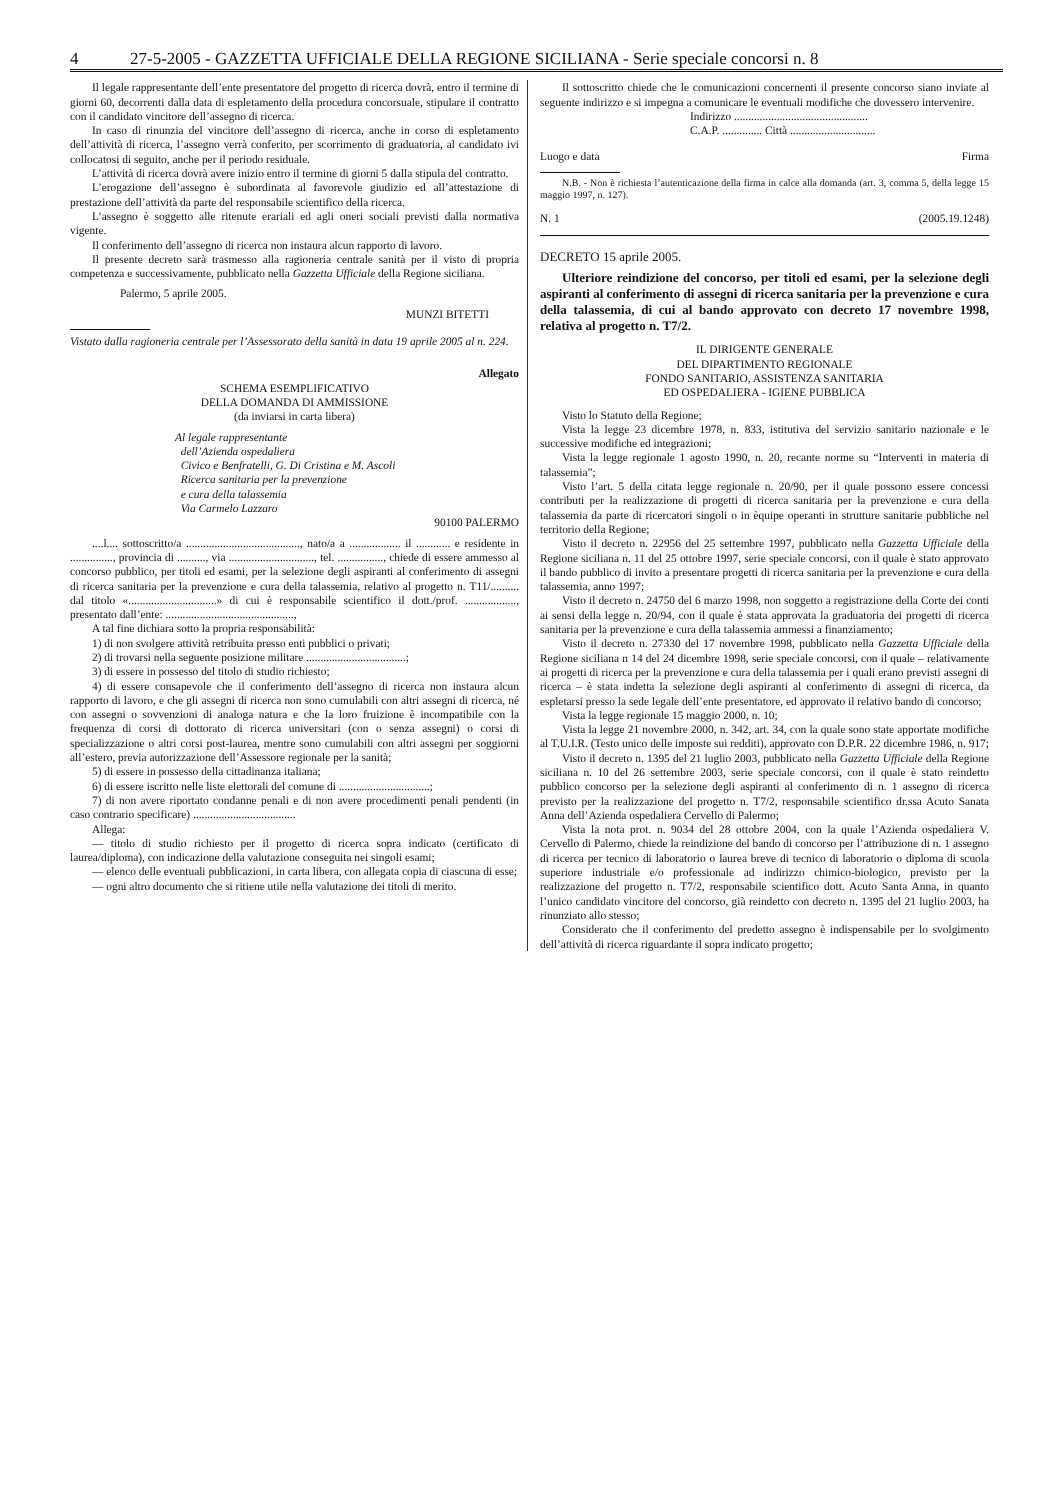4 27-5-2005 - GAZZETTA UFFICIALE DELLA REGIONE SICILIANA - Serie speciale concorsi n. 8
Il legale rappresentante dell’ente presentatore del progetto di ricerca dovrà, entro il termine di giorni 60, decorrenti dalla data di espletamento della procedura concorsuale, stipulare il contratto con il candidato vincitore dell’assegno di ricerca.
In caso di rinunzia del vincitore dell’assegno di ricerca, anche in corso di espletamento dell’attività di ricerca, l’assegno verrà conferito, per scorrimento di graduatoria, al candidato ivi collocatosi di seguito, anche per il periodo residuale.
L’attività di ricerca dovrà avere inizio entro il termine di giorni 5 dalla stipula del contratto.
L’erogazione dell’assegno è subordinata al favorevole giudizio ed all’attestazione di prestazione dell’attività da parte del responsabile scientifico della ricerca.
L’assegno è soggetto alle ritenute erariali ed agli oneri sociali previsti dalla normativa vigente.
Il conferimento dell’assegno di ricerca non instaura alcun rapporto di lavoro.
Il presente decreto sarà trasmesso alla ragioneria centrale sanità per il visto di propria competenza e successivamente, pubblicato nella Gazzetta Ufficiale della Regione siciliana.
Palermo, 5 aprile 2005.
MUNZI BITETTI
Vistato dalla ragioneria centrale per l’Assessorato della sanità in data 19 aprile 2005 al n. 224.
Allegato
SCHEMA ESEMPLIFICATIVO
DELLA DOMANDA DI AMMISSIONE
(da inviarsi in carta libera)
Al legale rappresentante
dell’Azienda ospedaliera
Civico e Benfratelli, G. Di Cristina e M. Ascoli
Ricerca sanitaria per la prevenzione
e cura della talassemia
Via Carmelo Lazzaro
90100 PALERMO
....l.... sottoscritto/a ........................................, nato/a a .................. il ............ e residente in ..............., provincia di .........., via .............................., tel. ................, chiede di essere ammesso al concorso pubblico, per titoli ed esami, per la selezione degli aspiranti al conferimento di assegni di ricerca sanitaria per la prevenzione e cura della talassemia, relativo al progetto n. T11/.......... dal titolo «...............................» di cui è responsabile scientifico il dott./prof. .................., presentato dall’ente: .............................................,
A tal fine dichiara sotto la propria responsabilità:
1) di non svolgere attività retribuita presso enti pubblici o privati;
2) di trovarsi nella seguente posizione militare ...................................;
3) di essere in possesso del titolo di studio richiesto;
4) di essere consapevole che il conferimento dell’assegno di ricerca non instaura alcun rapporto di lavoro, e che gli assegni di ricerca non sono cumulabili con altri assegni di ricerca, né con assegni o sovvenzioni di analoga natura e che la loro fruizione è incompatibile con la frequenza di corsi di dottorato di ricerca universitari (con o senza assegni) o corsi di specializzazione o altri corsi post-laurea, mentre sono cumulabili con altri assegni per soggiorni all’estero, previa autorizzazione dell’Assessore regionale per la sanità;
5) di essere in possesso della cittadinanza italiana;
6) di essere iscritto nelle liste elettorali del comune di ................................;
7) di non avere riportato condanne penali e di non avere procedimenti penali pendenti (in caso contrario specificare) ....................................
Allega:
— titolo di studio richiesto per il progetto di ricerca sopra indicato (certificato di laurea/diploma), con indicazione della valutazione conseguita nei singoli esami;
— elenco delle eventuali pubblicazioni, in carta libera, con allegata copia di ciascuna di esse;
— ogni altro documento che si ritiene utile nella valutazione dei titoli di merito.
Il sottoscritto chiede che le comunicazioni concernenti il presente concorso siano inviate al seguente indirizzo e si impegna a comunicare le eventuali modifiche che dovessero intervenire.
Indirizzo ...............................................
C.A.P. .............. Città ..............................
Luogo e data Firma
N.B. - Non è richiesta l’autenticazione della firma in calce alla domanda (art. 3, comma 5, della legge 15 maggio 1997, n. 127).
N. 1 (2005.19.1248)
DECRETO 15 aprile 2005.
Ulteriore reindizione del concorso, per titoli ed esami, per la selezione degli aspiranti al conferimento di assegni di ricerca sanitaria per la prevenzione e cura della talassemia, di cui al bando approvato con decreto 17 novembre 1998, relativa al progetto n. T7/2.
IL DIRIGENTE GENERALE
DEL DIPARTIMENTO REGIONALE
FONDO SANITARIO, ASSISTENZA SANITARIA
ED OSPEDALIERA - IGIENE PUBBLICA
Visto lo Statuto della Regione;
Vista la legge 23 dicembre 1978, n. 833, istitutiva del servizio sanitario nazionale e le successive modifiche ed integrazioni;
Vista la legge regionale 1 agosto 1990, n. 20, recante norme su “Interventi in materia di talassemia”;
Visto l’art. 5 della citata legge regionale n. 20/90, per il quale possono essere concessi contributi per la realizzazione di progetti di ricerca sanitaria per la prevenzione e cura della talassemia da parte di ricercatori singoli o in èquipe operanti in strutture sanitarie pubbliche nel territorio della Regione;
Visto il decreto n. 22956 del 25 settembre 1997, pubblicato nella Gazzetta Ufficiale della Regione siciliana n. 11 del 25 ottobre 1997, serie speciale concorsi, con il quale è stato approvato il bando pubblico di invito a presentare progetti di ricerca sanitaria per la prevenzione e cura della talassemia, anno 1997;
Visto il decreto n. 24750 del 6 marzo 1998, non soggetto a registrazione della Corte dei conti ai sensi della legge n. 20/94, con il quale è stata approvata la graduatoria dei progetti di ricerca sanitaria per la prevenzione e cura della talassemia ammessi a finanziamento;
Visto il decreto n. 27330 del 17 novembre 1998, pubblicato nella Gazzetta Ufficiale della Regione siciliana n 14 del 24 dicembre 1998, serie speciale concorsi, con il quale – relativamente ai progetti di ricerca per la prevenzione e cura della talassemia per i quali erano previsti assegni di ricerca – è stata indetta la selezione degli aspiranti al conferimento di assegni di ricerca, da espletarsi presso la sede legale dell’ente presentatore, ed approvato il relativo bando di concorso;
Vista la legge regionale 15 maggio 2000, n. 10;
Vista la legge 21 novembre 2000, n. 342, art. 34, con la quale sono state apportate modifiche al T.U.I.R. (Testo unico delle imposte sui redditi), approvato con D.P.R. 22 dicembre 1986, n. 917;
Visto il decreto n. 1395 del 21 luglio 2003, pubblicato nella Gazzetta Ufficiale della Regione siciliana n. 10 del 26 settembre 2003, serie speciale concorsi, con il quale è stato reindetto pubblico concorso per la selezione degli aspiranti al conferimento di n. 1 assegno di ricerca previsto per la realizzazione del progetto n. T7/2, responsabile scientifico dr.ssa Acuto Sanata Anna dell’Azienda ospedaliera Cervello di Palermo;
Vista la nota prot. n. 9034 del 28 ottobre 2004, con la quale l’Azienda ospedaliera V. Cervello di Palermo, chiede la reindizione del bando di concorso per l’attribuzione di n. 1 assegno di ricerca per tecnico di laboratorio o laurea breve di tecnico di laboratorio o diploma di scuola superiore industriale e/o professionale ad indirizzo chimico-biologico, previsto per la realizzazione del progetto n. T7/2, responsabile scientifico dott. Acuto Santa Anna, in quanto l’unico candidato vincitore del concorso, già reindetto con decreto n. 1395 del 21 luglio 2003, ha rinunziato allo stesso;
Considerato che il conferimento del predetto assegno è indispensabile per lo svolgimento dell’attività di ricerca riguardante il sopra indicato progetto;